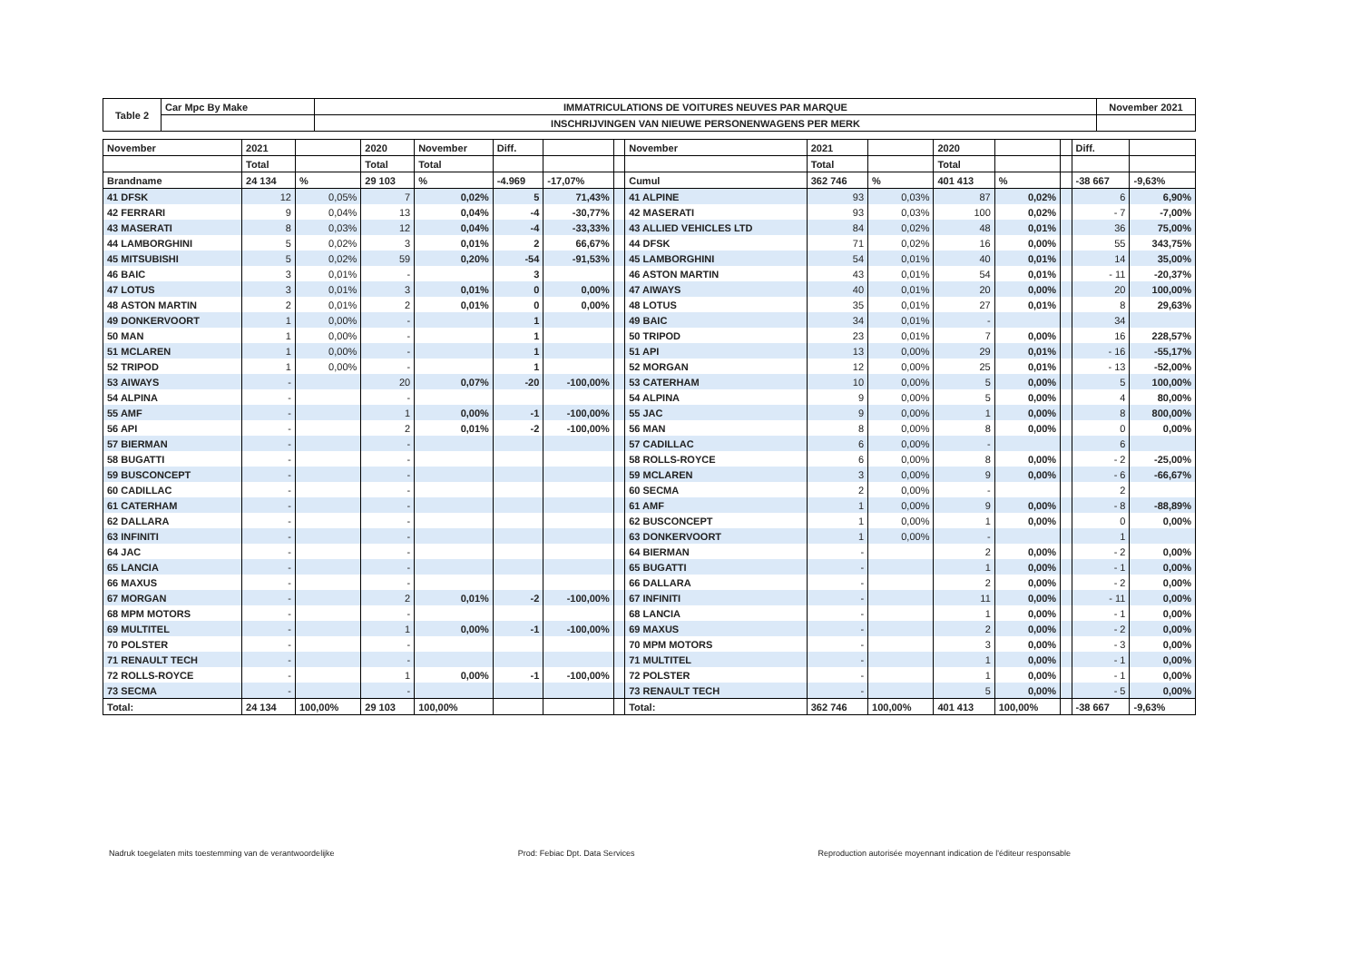| Table 2 | Car Mpc By Make | IMMATRICULATIONS DE VOITURES NEUVES PAR MARQUE | November 2021 |
| | | INSCHRIJVINGEN VAN NIEUWE PERSONENWAGENS PER MERK | |
| November | 2021 | | 2020 | November | Diff. | | | November | 2021 | | 2020 | | | Diff. | |
| --- | --- | --- | --- | --- | --- | --- | --- | --- | --- | --- | --- | --- | --- | --- | --- |
| | Total | | Total | Total | | | | | Total | | Total | | | | |
| Brandname | 24 134 | % | 29 103 | % | -4.969 | -17,07% | | Cumul | 362 746 | % | 401 413 | % | | -38 667 | -9,63% |
| 41 DFSK | 12 | 0,05% | 7 | 0,02% | 5 | 71,43% | | 41 ALPINE | 93 | 0,03% | 87 | 0,02% | | 6 | 6,90% |
| 42 FERRARI | 9 | 0,04% | 13 | 0,04% | -4 | -30,77% | | 42 MASERATI | 93 | 0,03% | 100 | 0,02% | | - 7 | -7,00% |
| 43 MASERATI | 8 | 0,03% | 12 | 0,04% | -4 | -33,33% | | 43 ALLIED VEHICLES LTD | 84 | 0,02% | 48 | 0,01% | | 36 | 75,00% |
| 44 LAMBORGHINI | 5 | 0,02% | 3 | 0,01% | 2 | 66,67% | | 44 DFSK | 71 | 0,02% | 16 | 0,00% | | 55 | 343,75% |
| 45 MITSUBISHI | 5 | 0,02% | 59 | 0,20% | -54 | -91,53% | | 45 LAMBORGHINI | 54 | 0,01% | 40 | 0,01% | | 14 | 35,00% |
| 46 BAIC | 3 | 0,01% | - | | 3 | | | 46 ASTON MARTIN | 43 | 0,01% | 54 | 0,01% | | - 11 | -20,37% |
| 47 LOTUS | 3 | 0,01% | 3 | 0,01% | 0 | 0,00% | | 47 AIWAYS | 40 | 0,01% | 20 | 0,00% | | 20 | 100,00% |
| 48 ASTON MARTIN | 2 | 0,01% | 2 | 0,01% | 0 | 0,00% | | 48 LOTUS | 35 | 0,01% | 27 | 0,01% | | 8 | 29,63% |
| 49 DONKERVOORT | 1 | 0,00% | - | | 1 | | | 49 BAIC | 34 | 0,01% | - | | | 34 | |
| 50 MAN | 1 | 0,00% | - | | 1 | | | 50 TRIPOD | 23 | 0,01% | 7 | 0,00% | | 16 | 228,57% |
| 51 MCLAREN | 1 | 0,00% | - | | 1 | | | 51 API | 13 | 0,00% | 29 | 0,01% | | - 16 | -55,17% |
| 52 TRIPOD | 1 | 0,00% | - | | 1 | | | 52 MORGAN | 12 | 0,00% | 25 | 0,01% | | - 13 | -52,00% |
| 53 AIWAYS | - | | 20 | 0,07% | -20 | -100,00% | | 53 CATERHAM | 10 | 0,00% | 5 | 0,00% | | 5 | 100,00% |
| 54 ALPINA | - | | - | | | | | 54 ALPINA | 9 | 0,00% | 5 | 0,00% | | 4 | 80,00% |
| 55 AMF | - | | 1 | 0,00% | -1 | -100,00% | | 55 JAC | 9 | 0,00% | 1 | 0,00% | | 8 | 800,00% |
| 56 API | - | | 2 | 0,01% | -2 | -100,00% | | 56 MAN | 8 | 0,00% | 8 | 0,00% | | 0 | 0,00% |
| 57 BIERMAN | - | | - | | | | | 57 CADILLAC | 6 | 0,00% | - | | | 6 | |
| 58 BUGATTI | - | | - | | | | | 58 ROLLS-ROYCE | 6 | 0,00% | 8 | 0,00% | | - 2 | -25,00% |
| 59 BUSCONCEPT | - | | - | | | | | 59 MCLAREN | 3 | 0,00% | 9 | 0,00% | | - 6 | -66,67% |
| 60 CADILLAC | - | | - | | | | | 60 SECMA | 2 | 0,00% | - | | | 2 | |
| 61 CATERHAM | - | | - | | | | | 61 AMF | 1 | 0,00% | 9 | 0,00% | | - 8 | -88,89% |
| 62 DALLARA | - | | - | | | | | 62 BUSCONCEPT | 1 | 0,00% | 1 | 0,00% | | 0 | 0,00% |
| 63 INFINITI | - | | - | | | | | 63 DONKERVOORT | 1 | 0,00% | - | | | 1 | |
| 64 JAC | - | | - | | | | | 64 BIERMAN | - | | 2 | 0,00% | | - 2 | 0,00% |
| 65 LANCIA | - | | - | | | | | 65 BUGATTI | - | | 1 | 0,00% | | - 1 | 0,00% |
| 66 MAXUS | - | | - | | | | | 66 DALLARA | - | | 2 | 0,00% | | - 2 | 0,00% |
| 67 MORGAN | - | | 2 | 0,01% | -2 | -100,00% | | 67 INFINITI | - | | 11 | 0,00% | | - 11 | 0,00% |
| 68 MPM MOTORS | - | | - | | | | | 68 LANCIA | - | | 1 | 0,00% | | - 1 | 0,00% |
| 69 MULTITEL | - | | 1 | 0,00% | -1 | -100,00% | | 69 MAXUS | - | | 2 | 0,00% | | - 2 | 0,00% |
| 70 POLSTER | - | | - | | | | | 70 MPM MOTORS | - | | 3 | 0,00% | | - 3 | 0,00% |
| 71 RENAULT TECH | - | | - | | | | | 71 MULTITEL | - | | 1 | 0,00% | | - 1 | 0,00% |
| 72 ROLLS-ROYCE | - | | 1 | 0,00% | -1 | -100,00% | | 72 POLSTER | - | | 1 | 0,00% | | - 1 | 0,00% |
| 73 SECMA | - | | - | | | | | 73 RENAULT TECH | - | | 5 | 0,00% | | - 5 | 0,00% |
| Total: | 24 134 | 100,00% | 29 103 | 100,00% | | | | Total: | 362 746 | 100,00% | 401 413 | 100,00% | | -38 667 | -9,63% |
Nadruk toegelaten mits toestemming van de verantwoordelijke Prod: Febiac Dpt. Data Services Reproduction autorisée moyennant indication de l'éditeur responsable